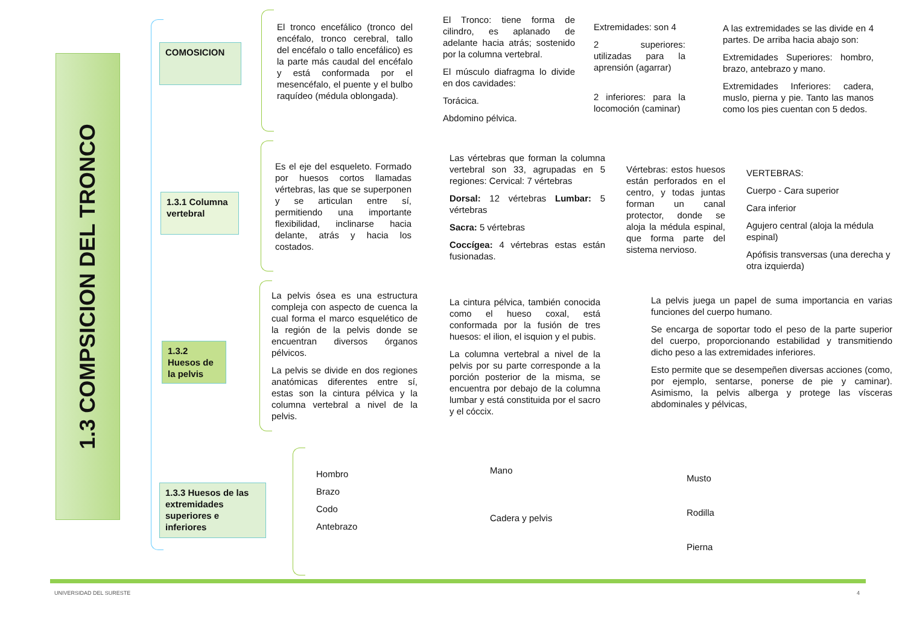1.3 COMPSICION DEL TRONCO
COMOSICION
1.3.1 Columna vertebral
1.3.2 Huesos de la pelvis
1.3.3 Huesos de las extremidades superiores e inferiores
El tronco encefálico (tronco del encéfalo, tronco cerebral, tallo del encéfalo o tallo encefálico) es la parte más caudal del encéfalo y está conformada por el mesencéfalo, el puente y el bulbo raquídeo (médula oblongada).
El Tronco: tiene forma de cilindro, es aplanado de adelante hacia atrás; sostenido por la columna vertebral.
El músculo diafragma lo divide en dos cavidades:
Torácica.
Abdomino pélvica.
Extremidades: son 4
2 superiores: utilizadas para la aprensión (agarrar)
2 inferiores: para la locomoción (caminar)
A las extremidades se las divide en 4 partes. De arriba hacia abajo son:
Extremidades Superiores: hombro, brazo, antebrazo y mano.
Extremidades Inferiores: cadera, muslo, pierna y pie. Tanto las manos como los pies cuentan con 5 dedos.
Es el eje del esqueleto. Formado por huesos cortos llamadas vértebras, las que se superponen y se articulan entre sí, permitiendo una importante flexibilidad, inclinarse hacia delante, atrás y hacia los costados.
Las vértebras que forman la columna vertebral son 33, agrupadas en 5 regiones: Cervical: 7 vértebras
Dorsal: 12 vértebras Lumbar: 5 vértebras
Sacra: 5 vértebras
Coccígea: 4 vértebras estas están fusionadas.
Vértebras: estos huesos están perforados en el centro, y todas juntas forman un canal protector, donde se aloja la médula espinal, que forma parte del sistema nervioso.
VERTEBRAS:
Cuerpo - Cara superior
Cara inferior
Agujero central (aloja la médula espinal)
Apófisis transversas (una derecha y otra izquierda)
La pelvis ósea es una estructura compleja con aspecto de cuenca la cual forma el marco esquelético de la región de la pelvis donde se encuentran diversos órganos pélvicos.
La pelvis se divide en dos regiones anatómicas diferentes entre sí, estas son la cintura pélvica y la columna vertebral a nivel de la pelvis.
La cintura pélvica, también conocida como el hueso coxal, está conformada por la fusión de tres huesos: el ilion, el isquion y el pubis.
La columna vertebral a nivel de la pelvis por su parte corresponde a la porción posterior de la misma, se encuentra por debajo de la columna lumbar y está constituida por el sacro y el cóccix.
La pelvis juega un papel de suma importancia en varias funciones del cuerpo humano.
Se encarga de soportar todo el peso de la parte superior del cuerpo, proporcionando estabilidad y transmitiendo dicho peso a las extremidades inferiores.
Esto permite que se desempeñen diversas acciones (como, por ejemplo, sentarse, ponerse de pie y caminar). Asimismo, la pelvis alberga y protege las vísceras abdominales y pélvicas,
Hombro
Brazo
Codo
Antebrazo
Mano
Cadera y pelvis
Musto
Rodilla
Pierna
UNIVERSIDAD DEL SURESTE 4